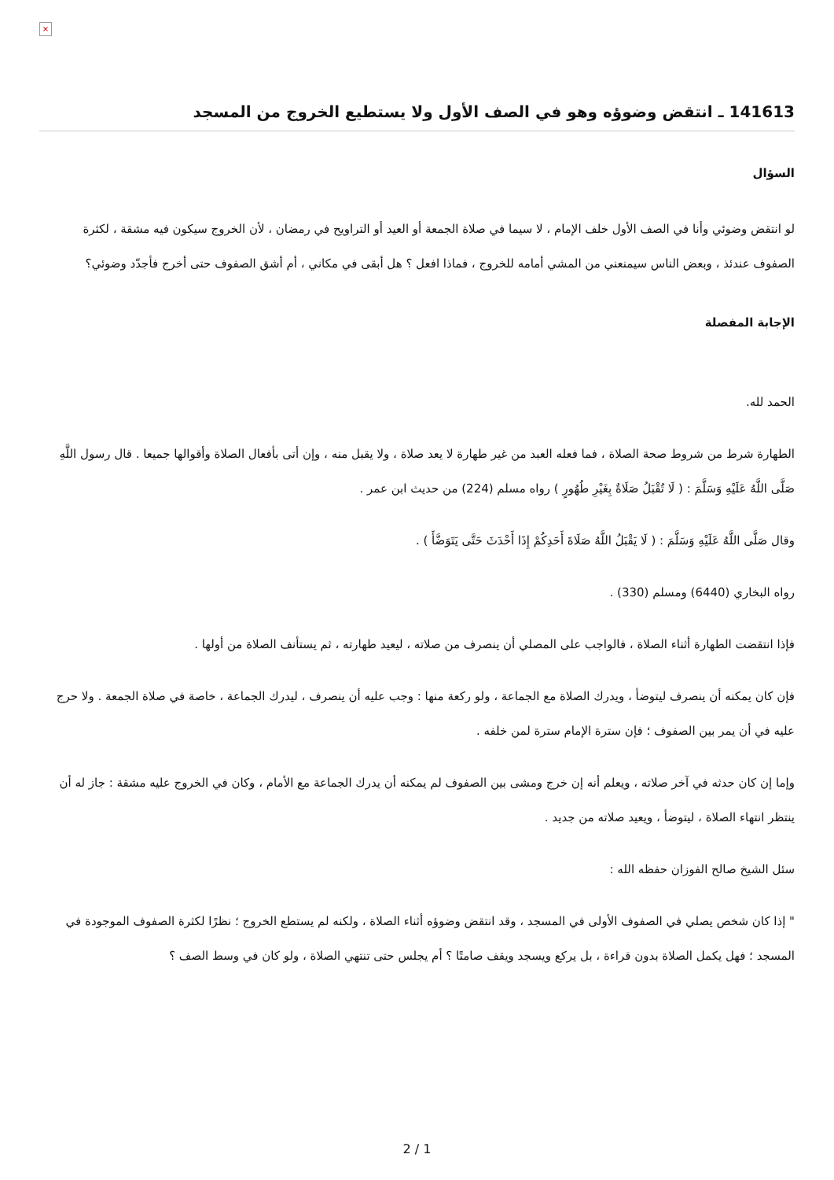×
141613 ـ انتقض وضوؤه وهو في الصف الأول ولا يستطيع الخروج من المسجد
السؤال
لو انتقض وضوئي وأنا في الصف الأول خلف الإمام ، لا سيما في صلاة الجمعة أو العيد أو التراويح في رمضان ، لأن الخروج سيكون فيه مشقة ، لكثرة الصفوف عندئذ ، وبعض الناس سيمنعني من المشي أمامه للخروج ، فماذا افعل ؟ هل أبقى في مكاني ، أم أشق الصفوف حتى أخرج فأجدّد وضوئي؟
الإجابة المفصلة
الحمد لله.
الطهارة شرط من شروط صحة الصلاة ، فما فعله العبد من غير طهارة لا يعد صلاة ، ولا يقبل منه ، وإن أتى بأفعال الصلاة وأقوالها جميعا . قال رسول اللَّهِ صَلَّى اللَّهُ عَلَيْهِ وَسَلَّمَ : ( لَا تُقْبَلُ صَلَاةٌ بِغَيْرِ طُهُورٍ ) رواه مسلم (224) من حديث ابن عمر .
وقال صَلَّى اللَّهُ عَلَيْهِ وَسَلَّمَ : ( لَا يَقْبَلُ اللَّهُ صَلَاةَ أَحَدِكُمْ إِذَا أَحْدَثَ حَتَّى يَتَوَضَّأَ ) .
رواه البخاري (6440) ومسلم (330) .
فإذا انتقضت الطهارة أثناء الصلاة ، فالواجب على المصلي أن ينصرف من صلاته ، ليعيد طهارته ، ثم يستأنف الصلاة من أولها .
فإن كان يمكنه أن ينصرف ليتوضأ ، ويدرك الصلاة مع الجماعة ، ولو ركعة منها : وجب عليه أن ينصرف ، ليدرك الجماعة ، خاصة في صلاة الجمعة . ولا حرج عليه في أن يمر بين الصفوف ؛ فإن سترة الإمام سترة لمن خلفه .
وإما إن كان حدثه في آخر صلاته ، ويعلم أنه إن خرج ومشى بين الصفوف لم يمكنه أن يدرك الجماعة مع الأمام ، وكان في الخروج عليه مشقة : جاز له أن ينتظر انتهاء الصلاة ، ليتوضأ ، ويعيد صلاته من جديد .
سئل الشيخ صالح الفوزان حفظه الله :
" إذا كان شخص يصلي في الصفوف الأولى في المسجد ، وقد انتقض وضوؤه أثناء الصلاة ، ولكنه لم يستطع الخروج ؛ نظرًا لكثرة الصفوف الموجودة في المسجد ؛ فهل يكمل الصلاة بدون قراءة ، بل يركع ويسجد ويقف صامتًا ؟ أم يجلس حتى تنتهي الصلاة ، ولو كان في وسط الصف ؟
2 / 1